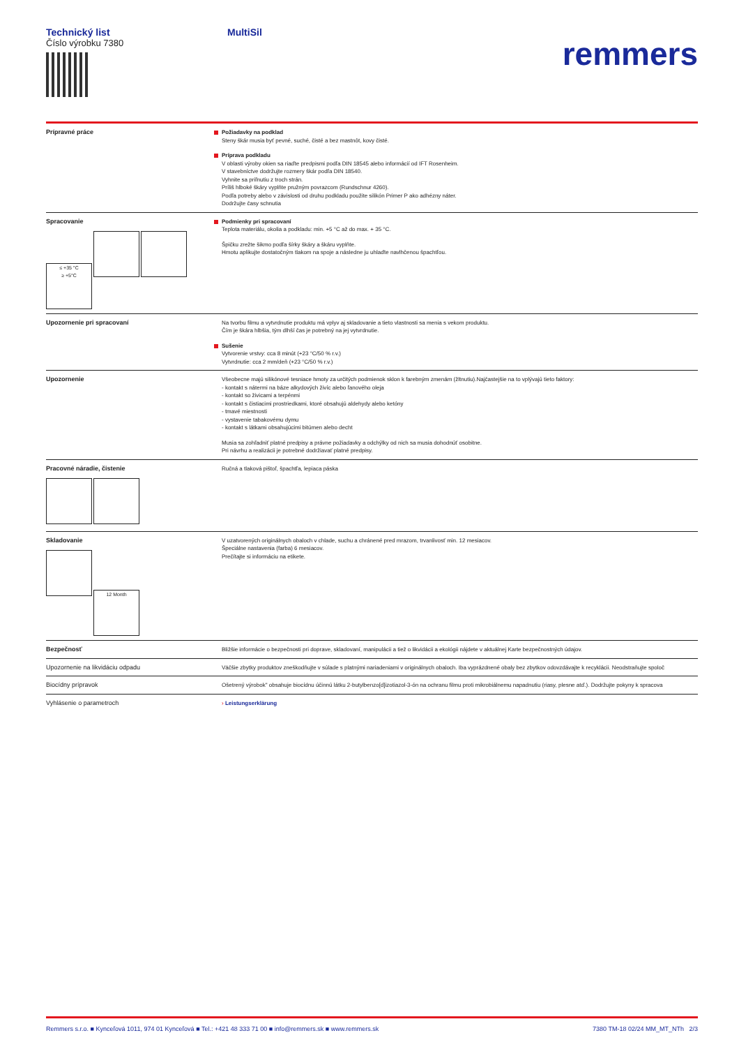Technický list
Číslo výrobku 7380
MultiSil
remmers
| Prípravné práce | Požiadavky na podklad Steny škár musia byť pevné, suché, čisté a bez mastnôt, kovy čisté. Príprava podkladu V oblasti výroby okien sa riaďte predpismi podľa DIN 18545 alebo informácií od IFT Rosenheim. V stavebníctve dodržujte rozmery škár podľa DIN 18540. Vyhnite sa priľnutiu z troch strán. Príliš hlboké škáry vyplňte pružným povrazcom (Rundschnur 4260). Podľa potreby alebo v závislosti od druhu podkladu použite silikón Primer P ako adhézny náter. Dodržujte časy schnutia |
| Spracovanie ≤ +35 °C ≥ +5°C | Podmienky pri spracovaní Teplota materiálu, okolia a podkladu: min. +5 °C až do max. + 35 °C. Špičku zrežte šikmo podľa šírky škáry a škáru vyplňte. Hmotu aplikujte dostatočným tlakom na spoje a následne ju uhlaďte navlhčenou špachtľou. |
| Upozornenie pri spracovaní | Na tvorbu filmu a vytvrdnutie produktu má vplyv aj skladovanie a tieto vlastnosti sa menia s vekom produktu. Čím je škára hlbšia, tým dlhší čas je potrebný na jej vytvrdnutie. Sušenie Vytvorenie vrstvy: cca 8 minút (+23 °C/50 % r.v.) Vytvrdnutie: cca 2 mm/deň (+23 °C/50 % r.v.) |
| Upozornenie | Všeobecne majú silikónové tesniace hmoty za určitých podmienok sklon k farebným zmenám (žltnutiu).Najčastejšie na to vplývajú tieto faktory: - kontakt s nátermi na báze alkydových živíc alebo ľanového oleja - kontakt so živicami a terpénmi - kontakt s čistiacimi prostriedkami, ktoré obsahujú aldehydy alebo ketóny - tmavé miestnosti - vystavenie tabakovému dymu - kontakt s látkami obsahujúcimi bitúmen alebo decht Musia sa zohľadniť platné predpisy a právne požiadavky a odchýlky od nich sa musia dohodnúť osobitne. Pri návrhu a realizácii je potrebné dodržiavať platné predpisy. |
| Pracovné náradie, čistenie | Ručná a tlaková pištoľ, špachtľa, lepiaca páska |
| Skladovanie 12 Month | V uzatvorených originálnych obaloch v chlade, suchu a chránené pred mrazom, trvanlivosť min. 12 mesiacov. Špeciálne nastavenia (farba) 6 mesiacov. Prečítajte si informáciu na etikete. |
| Bezpečnosť | Bližšie informácie o bezpečnosti pri doprave, skladovaní, manipulácii a tiež o likvidácii a ekológii nájdete v aktuálnej Karte bezpečnostných údajov. |
| Upozornenie na likvidáciu odpadu | Väčšie zbytky produktov zneškodňujte v súlade s platnými nariadeniami v originálnych obaloch. Iba vyprázdnené obaly bez zbytkov odovzdávajte k recyklácii. Neodstraňujte spoloč |
| Biocídny prípravok | Ošetrený výrobok" obsahuje biocídnu účinnú látku 2-butylbenzo[d]izotiazol-3-ón na ochranu filmu proti mikrobiálnemu napadnutiu (riasy, plesne atď.). Dodržujte pokyny k spracova |
| Vyhlásenie o parametroch | › Leistungserklärung |
Remmers s.r.o. ■ Kynceľová 1011, 974 01 Kynceľová ■ Tel.: +421 48 333 71 00 ■ info@remmers.sk ■ www.remmers.sk 7380 TM-18 02/24 MM_MT_NTh 2/3